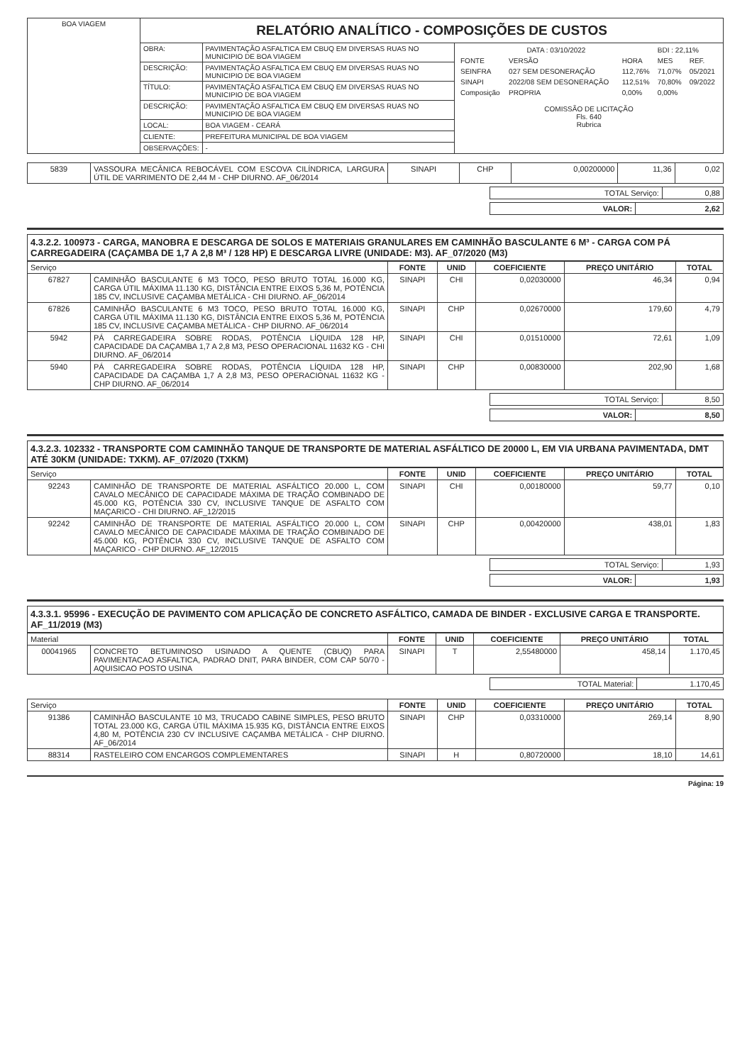| BOA VIAGEM | RELATÓRIO ANALÍTICO - COMPOSIÇÕES DE CUSTOS | | |
| | OBRA: | PAVIMENTAÇÃO ASFALTICA EM CBUQ EM DIVERSAS RUAS NO MUNICIPIO DE BOA VIAGEM | / DATA : 03/10/2022 / / / BDI : 22,11% / / / FONTE / VERSÃO / HORA / MES / REF. / / SEINFRA / 027 SEM DESONERAÇÃO / 112,76% / 71,07% / 05/2021 / / SINAPI / 2022/08 SEM DESONERAÇÃO / 112,51% / 70,80% / 09/2022 / / Composição / PROPRIA / 0,00% / 0,00% / / COMISSÃO DE LICITAÇÃO Fls. 640 Rubrica |
| | DESCRIÇÃO: | PAVIMENTAÇÃO ASFALTICA EM CBUQ EM DIVERSAS RUAS NO MUNICIPIO DE BOA VIAGEM | |
| | TÍTULO: | PAVIMENTAÇÃO ASFALTICA EM CBUQ EM DIVERSAS RUAS NO MUNICIPIO DE BOA VIAGEM | |
| | DESCRIÇÃO: | PAVIMENTAÇÃO ASFALTICA EM CBUQ EM DIVERSAS RUAS NO MUNICIPIO DE BOA VIAGEM | |
| | LOCAL: | BOA VIAGEM - CEARÁ | |
| | CLIENTE: | PREFEITURA MUNICIPAL DE BOA VIAGEM | |
| | OBSERVAÇÕES: | - | |
| 5839 | VASSOURA MECÂNICA REBOCÁVEL COM ESCOVA CILÍNDRICA, LARGURA ÚTIL DE VARRIMENTO DE 2,44 M - CHP DIURNO. AF_06/2014 | SINAPI | CHP | 0,00200000 | 11,36 | 0,02 |
| TOTAL Serviço: | 0,88 |
| VALOR: | 2,62 |
4.3.2.2. 100973 - CARGA, MANOBRA E DESCARGA DE SOLOS E MATERIAIS GRANULARES EM CAMINHÃO BASCULANTE 6 M³ - CARGA COM PÁ CARREGADEIRA (CAÇAMBA DE 1,7 A 2,8 M³ / 128 HP) E DESCARGA LIVRE (UNIDADE: M3). AF_07/2020 (M3)
| Serviço | | FONTE | UNID | COEFICIENTE | PREÇO UNITÁRIO | TOTAL |
| --- | --- | --- | --- | --- | --- | --- |
| 67827 | CAMINHÃO BASCULANTE 6 M3 TOCO, PESO BRUTO TOTAL 16.000 KG, CARGA ÚTIL MÁXIMA 11.130 KG, DISTÂNCIA ENTRE EIXOS 5,36 M, POTÊNCIA 185 CV, INCLUSIVE CAÇAMBA METÁLICA - CHI DIURNO. AF_06/2014 | SINAPI | CHI | 0,02030000 | 46,34 | 0,94 |
| 67826 | CAMINHÃO BASCULANTE 6 M3 TOCO, PESO BRUTO TOTAL 16.000 KG, CARGA ÚTIL MÁXIMA 11.130 KG, DISTÂNCIA ENTRE EIXOS 5,36 M, POTÊNCIA 185 CV, INCLUSIVE CAÇAMBA METÁLICA - CHP DIURNO. AF_06/2014 | SINAPI | CHP | 0,02670000 | 179,60 | 4,79 |
| 5942 | PÁ CARREGADEIRA SOBRE RODAS, POTÊNCIA LÍQUIDA 128 HP, CAPACIDADE DA CAÇAMBA 1,7 A 2,8 M3, PESO OPERACIONAL 11632 KG - CHI DIURNO. AF_06/2014 | SINAPI | CHI | 0,01510000 | 72,61 | 1,09 |
| 5940 | PÁ CARREGADEIRA SOBRE RODAS, POTÊNCIA LÍQUIDA 128 HP, CAPACIDADE DA CAÇAMBA 1,7 A 2,8 M3, PESO OPERACIONAL 11632 KG - CHP DIURNO. AF_06/2014 | SINAPI | CHP | 0,00830000 | 202,90 | 1,68 |
| TOTAL Serviço: | 8,50 |
| VALOR: | 8,50 |
4.3.2.3. 102332 - TRANSPORTE COM CAMINHÃO TANQUE DE TRANSPORTE DE MATERIAL ASFÁLTICO DE 20000 L, EM VIA URBANA PAVIMENTADA, DMT ATÉ 30KM (UNIDADE: TXKM). AF_07/2020 (TXKM)
| Serviço | | FONTE | UNID | COEFICIENTE | PREÇO UNITÁRIO | TOTAL |
| --- | --- | --- | --- | --- | --- | --- |
| 92243 | CAMINHÃO DE TRANSPORTE DE MATERIAL ASFÁLTICO 20.000 L, COM CAVALO MECÂNICO DE CAPACIDADE MÁXIMA DE TRAÇÃO COMBINADO DE 45.000 KG, POTÊNCIA 330 CV, INCLUSIVE TANQUE DE ASFALTO COM MAÇARICO - CHI DIURNO. AF_12/2015 | SINAPI | CHI | 0,00180000 | 59,77 | 0,10 |
| 92242 | CAMINHÃO DE TRANSPORTE DE MATERIAL ASFÁLTICO 20.000 L, COM CAVALO MECÂNICO DE CAPACIDADE MÁXIMA DE TRAÇÃO COMBINADO DE 45.000 KG, POTÊNCIA 330 CV, INCLUSIVE TANQUE DE ASFALTO COM MAÇARICO - CHP DIURNO. AF_12/2015 | SINAPI | CHP | 0,00420000 | 438,01 | 1,83 |
| TOTAL Serviço: | 1,93 |
| VALOR: | 1,93 |
4.3.3.1. 95996 - EXECUÇÃO DE PAVIMENTO COM APLICAÇÃO DE CONCRETO ASFÁLTICO, CAMADA DE BINDER - EXCLUSIVE CARGA E TRANSPORTE. AF_11/2019 (M3)
| Material | | FONTE | UNID | COEFICIENTE | PREÇO UNITÁRIO | TOTAL |
| --- | --- | --- | --- | --- | --- | --- |
| 00041965 | CONCRETO BETUMINOSO USINADO A QUENTE (CBUQ) PARA PAVIMENTACAO ASFALTICA, PADRAO DNIT, PARA BINDER, COM CAP 50/70 - AQUISICAO POSTO USINA | SINAPI | T | 2,55480000 | 458,14 | 1.170,45 |
| TOTAL Material: | 1.170,45 |
| Serviço | | FONTE | UNID | COEFICIENTE | PREÇO UNITÁRIO | TOTAL |
| --- | --- | --- | --- | --- | --- | --- |
| 91386 | CAMINHÃO BASCULANTE 10 M3, TRUCADO CABINE SIMPLES, PESO BRUTO TOTAL 23.000 KG, CARGA ÚTIL MÁXIMA 15.935 KG, DISTÂNCIA ENTRE EIXOS 4,80 M, POTÊNCIA 230 CV INCLUSIVE CAÇAMBA METÁLICA - CHP DIURNO. AF_06/2014 | SINAPI | CHP | 0,03310000 | 269,14 | 8,90 |
| 88314 | RASTELEIRO COM ENCARGOS COMPLEMENTARES | SINAPI | H | 0,80720000 | 18,10 | 14,61 |
Página: 19